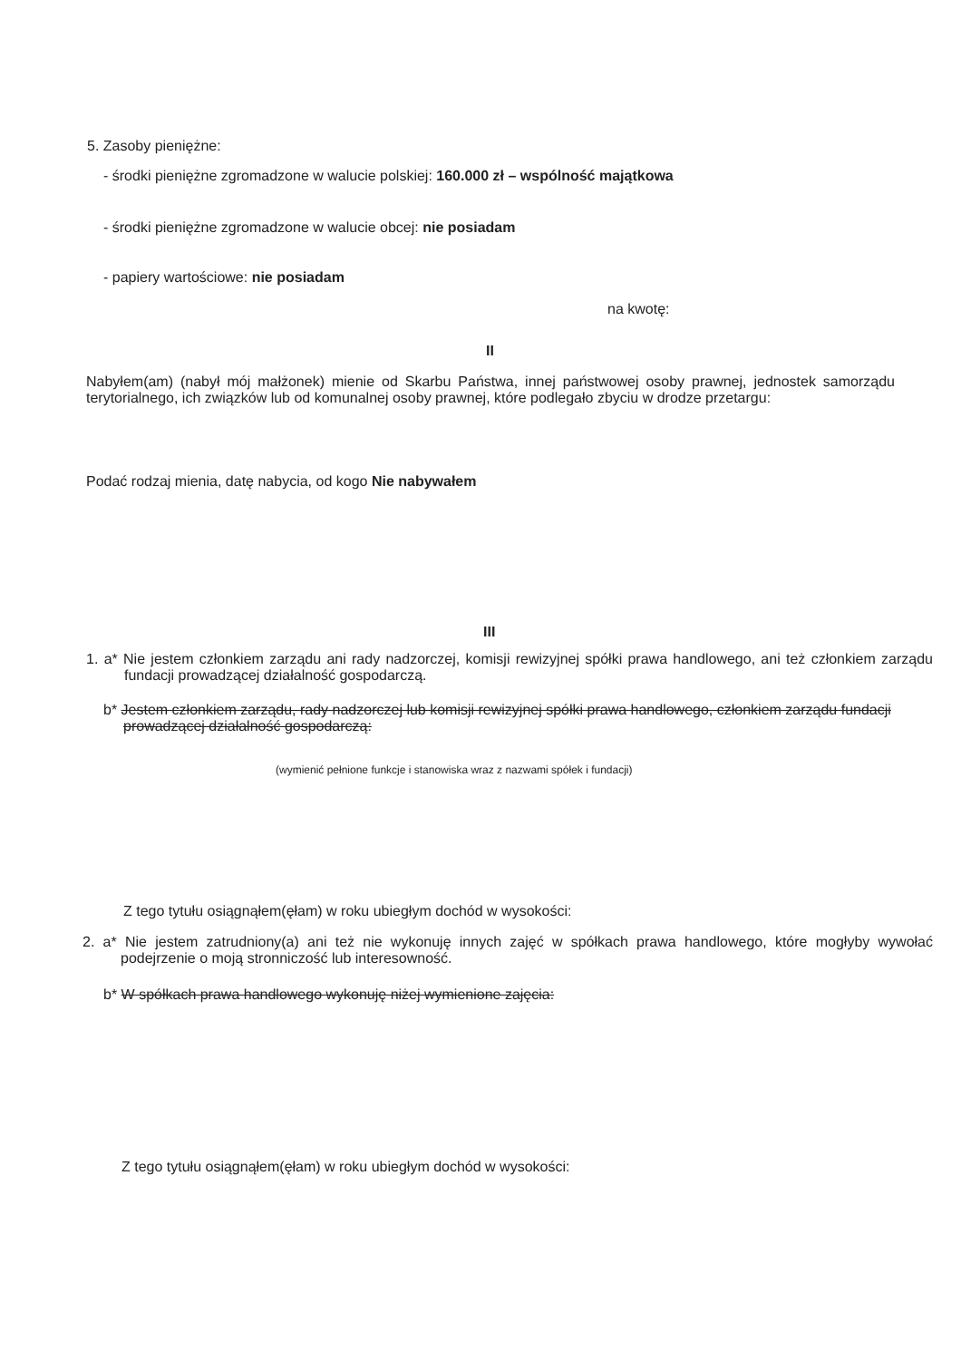5. Zasoby pieniężne:
- środki pieniężne zgromadzone w walucie polskiej: 160.000 zł – wspólność majątkowa
- środki pieniężne zgromadzone w walucie obcej: nie posiadam
- papiery wartościowe: nie posiadam
na kwotę:
II
Nabyłem(am) (nabył mój małżonek) mienie od Skarbu Państwa, innej państwowej osoby prawnej, jednostek samorządu terytorialnego, ich związków lub od komunalnej osoby prawnej, które podlegało zbyciu w drodze przetargu:
Podać rodzaj mienia, datę nabycia, od kogo Nie nabywałem
III
1. a* Nie jestem członkiem zarządu ani rady nadzorczej, komisji rewizyjnej spółki prawa handlowego, ani też członkiem zarządu fundacji prowadzącej działalność gospodarczą.
b* Jestem członkiem zarządu, rady nadzorczej lub komisji rewizyjnej spółki prawa handlowego, członkiem zarządu fundacji prowadzącej działalność gospodarczą:
(wymienić pełnione funkcje i stanowiska wraz z nazwami spółek i fundacji)
Z tego tytułu osiągnąłem(ęłam) w roku ubiegłym dochód w wysokości:
2. a* Nie jestem zatrudniony(a) ani też nie wykonuję innych zajęć w spółkach prawa handlowego, które mogłyby wywołać podejrzenie o moją stronniczość lub interesowność.
b* W spółkach prawa handlowego wykonuję niżej wymienione zajęcia:
Z tego tytułu osiągnąłem(ęłam) w roku ubiegłym dochód w wysokości: